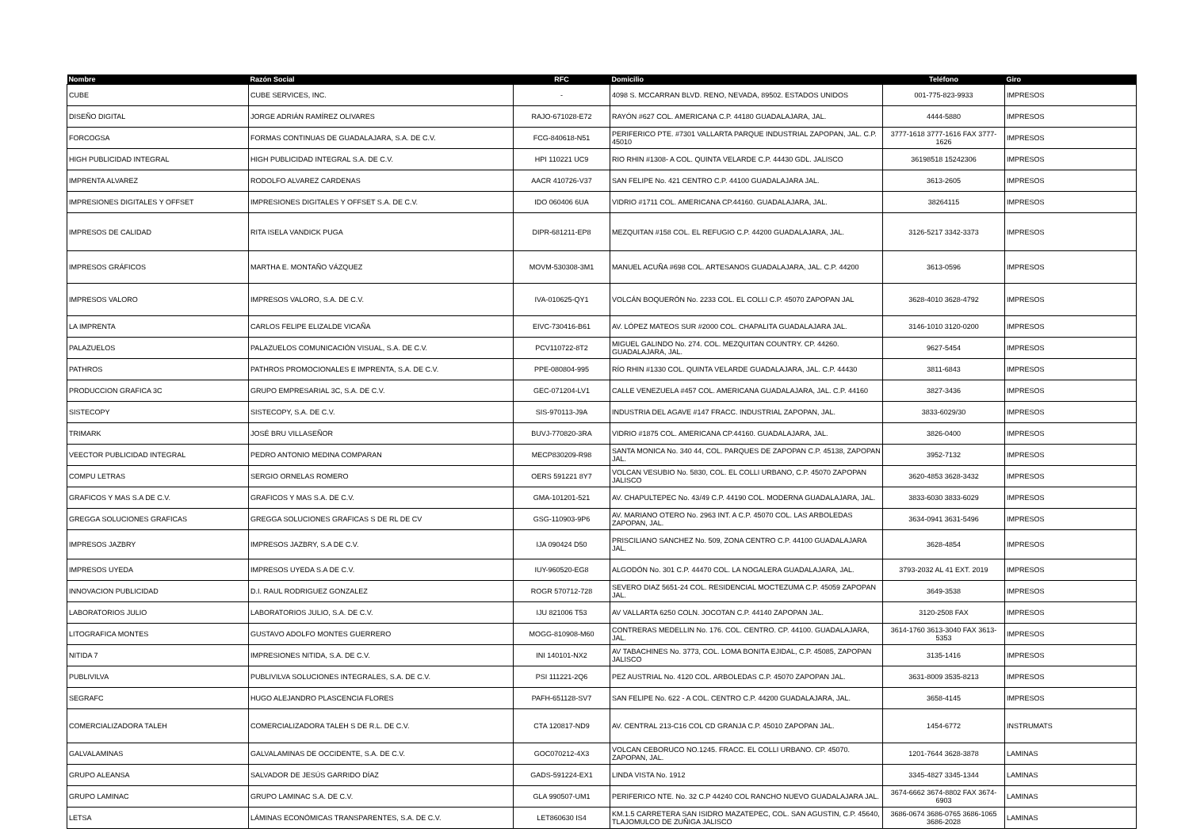| Nombre | Razón Social | RFC | Domicilio | Teléfono | Giro |
| --- | --- | --- | --- | --- | --- |
| CUBE | CUBE SERVICES, INC. | - | 4098 S. MCCARRAN BLVD. RENO, NEVADA, 89502. ESTADOS UNIDOS | 001-775-823-9933 | IMPRESOS |
| DISEÑO DIGITAL | JORGE ADRIÁN RAMÍREZ OLIVARES | RAJO-671028-E72 | RAYÓN #627 COL. AMERICANA C.P. 44180 GUADALAJARA, JAL. | 4444-5880 | IMPRESOS |
| FORCOGSA | FORMAS CONTINUAS DE GUADALAJARA, S.A. DE C.V. | FCG-840618-N51 | PERIFERICO PTE. #7301 VALLARTA PARQUE INDUSTRIAL ZAPOPAN, JAL. C.P. 45010 | 3777-1618 3777-1616 FAX 3777-1626 | IMPRESOS |
| HIGH PUBLICIDAD INTEGRAL | HIGH PUBLICIDAD INTEGRAL S.A. DE C.V. | HPI 110221 UC9 | RIO RHIN #1308- A COL. QUINTA VELARDE C.P. 44430 GDL. JALISCO | 36198518 15242306 | IMPRESOS |
| IMPRENTA ALVAREZ | RODOLFO ALVAREZ CARDENAS | AACR 410726-V37 | SAN FELIPE No. 421 CENTRO C.P. 44100 GUADALAJARA JAL. | 3613-2605 | IMPRESOS |
| IMPRESIONES DIGITALES Y OFFSET | IMPRESIONES DIGITALES Y OFFSET S.A. DE C.V. | IDO 060406 6UA | VIDRIO #1711 COL. AMERICANA CP.44160. GUADALAJARA, JAL. | 38264115 | IMPRESOS |
| IMPRESOS DE CALIDAD | RITA ISELA VANDICK PUGA | DIPR-681211-EP8 | MEZQUITAN #158 COL. EL REFUGIO C.P. 44200 GUADALAJARA, JAL. | 3126-5217 3342-3373 | IMPRESOS |
| IMPRESOS GRÁFICOS | MARTHA E. MONTAÑO VÁZQUEZ | MOVM-530308-3M1 | MANUEL ACUÑA #698 COL. ARTESANOS GUADALAJARA, JAL. C.P. 44200 | 3613-0596 | IMPRESOS |
| IMPRESOS VALORO | IMPRESOS VALORO, S.A. DE C.V. | IVA-010625-QY1 | VOLCÁN BOQUERÓN No. 2233 COL. EL COLLI C.P. 45070 ZAPOPAN JAL | 3628-4010 3628-4792 | IMPRESOS |
| LA IMPRENTA | CARLOS FELIPE ELIZALDE VICAÑA | EIVC-730416-B61 | AV. LÓPEZ MATEOS SUR #2000 COL. CHAPALITA GUADALAJARA JAL. | 3146-1010 3120-0200 | IMPRESOS |
| PALAZUELOS | PALAZUELOS COMUNICACIÓN VISUAL, S.A. DE C.V. | PCV110722-8T2 | MIGUEL GALINDO No. 274. COL. MEZQUITAN COUNTRY. CP. 44260. GUADALAJARA, JAL. | 9627-5454 | IMPRESOS |
| PATHROS | PATHROS PROMOCIONALES E IMPRENTA, S.A. DE C.V. | PPE-080804-995 | RÍO RHIN #1330 COL. QUINTA VELARDE GUADALAJARA, JAL. C.P. 44430 | 3811-6843 | IMPRESOS |
| PRODUCCION GRAFICA 3C | GRUPO EMPRESARIAL 3C, S.A. DE C.V. | GEC-071204-LV1 | CALLE VENEZUELA #457 COL. AMERICANA GUADALAJARA, JAL. C.P. 44160 | 3827-3436 | IMPRESOS |
| SISTECOPY | SISTECOPY, S.A. DE C.V. | SIS-970113-J9A | INDUSTRIA DEL AGAVE #147 FRACC. INDUSTRIAL ZAPOPAN, JAL. | 3833-6029/30 | IMPRESOS |
| TRIMARK | JOSÉ BRU VILLASEÑOR | BUVJ-770820-3RA | VIDRIO #1875 COL. AMERICANA CP.44160. GUADALAJARA, JAL. | 3826-0400 | IMPRESOS |
| VEECTOR PUBLICIDAD INTEGRAL | PEDRO ANTONIO MEDINA COMPARAN | MECP830209-R98 | SANTA MONICA No. 340 44, COL. PARQUES DE ZAPOPAN C.P. 45138, ZAPOPAN JAL. | 3952-7132 | IMPRESOS |
| COMPU LETRAS | SERGIO ORNELAS ROMERO | OERS 591221 8Y7 | VOLCAN VESUBIO No. 5830, COL. EL COLLI URBANO, C.P. 45070 ZAPOPAN JALISCO | 3620-4853 3628-3432 | IMPRESOS |
| GRAFICOS Y MAS S.A DE C.V. | GRAFICOS Y MAS S.A. DE C.V. | GMA-101201-521 | AV. CHAPULTEPEC No. 43/49 C.P. 44190 COL. MODERNA GUADALAJARA, JAL. | 3833-6030 3833-6029 | IMPRESOS |
| GREGGA SOLUCIONES GRAFICAS | GREGGA SOLUCIONES GRAFICAS S DE RL DE CV | GSG-110903-9P6 | AV. MARIANO OTERO No. 2963 INT. A C.P. 45070 COL. LAS ARBOLEDAS ZAPOPAN, JAL. | 3634-0941 3631-5496 | IMPRESOS |
| IMPRESOS JAZBRY | IMPRESOS JAZBRY, S.A DE C.V. | IJA 090424 D50 | PRISCILIANO SANCHEZ No. 509, ZONA CENTRO C.P. 44100 GUADALAJARA JAL. | 3628-4854 | IMPRESOS |
| IMPRESOS UYEDA | IMPRESOS UYEDA S.A DE C.V. | IUY-960520-EG8 | ALGODÓN No. 301 C.P. 44470 COL. LA NOGALERA GUADALAJARA, JAL. | 3793-2032 AL 41 EXT. 2019 | IMPRESOS |
| INNOVACION PUBLICIDAD | D.I. RAUL RODRIGUEZ GONZALEZ | ROGR 570712-728 | SEVERO DIAZ 5651-24 COL. RESIDENCIAL MOCTEZUMA C.P. 45059 ZAPOPAN JAL. | 3649-3538 | IMPRESOS |
| LABORATORIOS JULIO | LABORATORIOS JULIO, S.A. DE C.V. | IJU 821006 T53 | AV VALLARTA 6250 COLN. JOCOTAN C.P. 44140 ZAPOPAN JAL. | 3120-2508 FAX | IMPRESOS |
| LITOGRAFICA MONTES | GUSTAVO ADOLFO MONTES GUERRERO | MOGG-810908-M60 | CONTRERAS MEDELLIN No. 176. COL. CENTRO. CP. 44100. GUADALAJARA, JAL. | 3614-1760 3613-3040 FAX 3613-5353 | IMPRESOS |
| NITIDA 7 | IMPRESIONES NITIDA, S.A. DE C.V. | INI 140101-NX2 | AV TABACHINES No. 3773, COL. LOMA BONITA EJIDAL, C.P. 45085, ZAPOPAN JALISCO | 3135-1416 | IMPRESOS |
| PUBLIVILVA | PUBLIVILVA SOLUCIONES INTEGRALES, S.A. DE C.V. | PSI 111221-2Q6 | PEZ AUSTRIAL No. 4120 COL. ARBOLEDAS C.P. 45070 ZAPOPAN JAL. | 3631-8009 3535-8213 | IMPRESOS |
| SEGRAFC | HUGO ALEJANDRO PLASCENCIA FLORES | PAFH-651128-SV7 | SAN FELIPE No. 622 - A COL. CENTRO C.P. 44200 GUADALAJARA, JAL. | 3658-4145 | IMPRESOS |
| COMERCIALIZADORA TALEH | COMERCIALIZADORA TALEH S DE R.L. DE C.V. | CTA 120817-ND9 | AV. CENTRAL 213-C16 COL CD GRANJA C.P. 45010 ZAPOPAN JAL. | 1454-6772 | INSTRUMATS |
| GALVALAMINAS | GALVALAMINAS DE OCCIDENTE, S.A. DE C.V. | GOC070212-4X3 | VOLCAN CEBORUCO NO.1245. FRACC. EL COLLI URBANO. CP. 45070. ZAPOPAN, JAL. | 1201-7644 3628-3878 | LAMINAS |
| GRUPO ALEANSA | SALVADOR DE JESÚS GARRIDO DÍAZ | GADS-591224-EX1 | LINDA VISTA No. 1912 | 3345-4827 3345-1344 | LAMINAS |
| GRUPO LAMINAC | GRUPO LAMINAC S.A. DE C.V. | GLA 990507-UM1 | PERIFERICO NTE. No. 32 C.P 44240 COL RANCHO NUEVO GUADALAJARA JAL. | 3674-6662 3674-8802 FAX 3674-6903 | LAMINAS |
| LETSA | LÁMINAS ECONÓMICAS TRANSPARENTES, S.A. DE C.V. | LET860630 IS4 | KM.1.5 CARRETERA SAN ISIDRO MAZATEPEC, COL. SAN AGUSTIN, C.P. 45640, TLAJOMULCO DE ZUÑIGA JALISCO | 3686-0674 3686-0765 3686-1065 3686-2028 | LAMINAS |